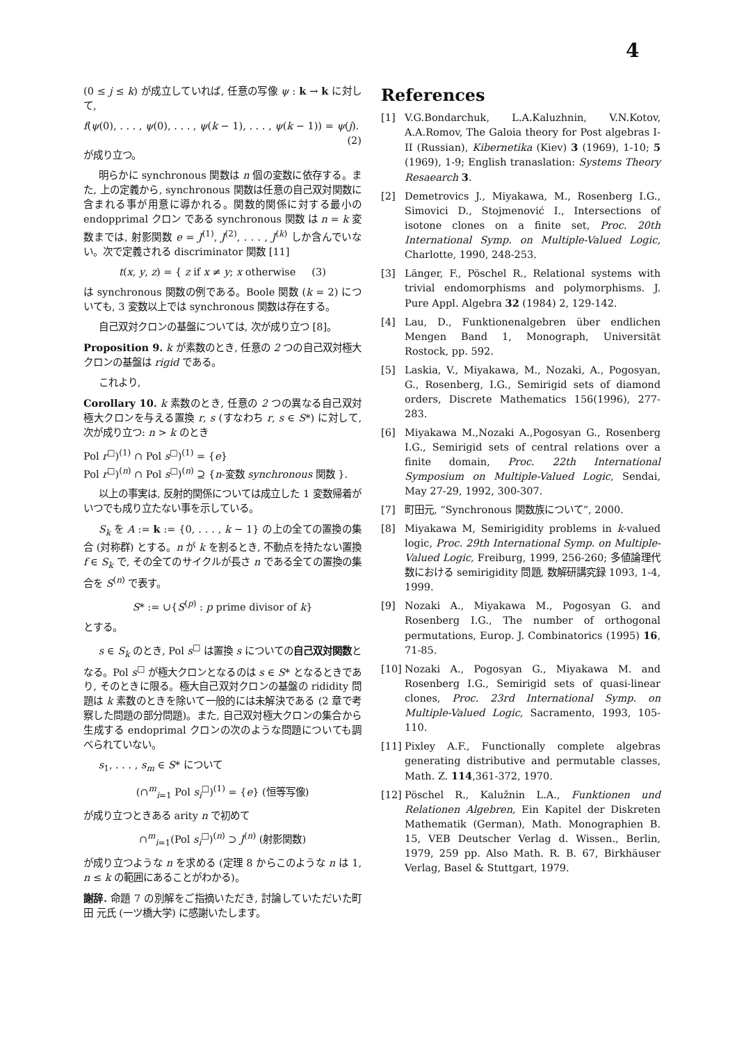4
(0 ≤ j ≤ k) が成立していれば, 任意の写像 ψ : k → k に対して,
f(ψ(0), . . . , ψ(0), . . . , ψ(k − 1), . . . , ψ(k − 1)) = ψ(j).
(2)
が成り立つ。
明らかに synchronous 関数は n 個の変数に依存する。また, 上の定義から, synchronous 関数は任意の自己双対関数に含まれる事が用意に導かれる。関数的関係に対する最小の endopprimal クロン である synchronous 関数 は n = k 変数までは, 射影関数 e = J<sup>(1)</sup>, J<sup>(2)</sup>, . . . , J<sup>(k)</sup> しか含んでいない。次で定義される discriminator 関数 [11]
t(x, y, z) = { z if x ≠ y; x otherwise (3)
は synchronous 関数の例である。Boole 関数 (k = 2) についても, 3 変数以上では synchronous 関数は存在する。
自己双対クロンの基盤については, 次が成り立つ [8]。
Proposition 9. k が素数のとき, 任意の 2 つの自己双対極大クロンの基盤は rigid である。
これより,
Corollary 10. k 素数のとき, 任意の 2 つの異なる自己双対極大クロンを与える置換 r, s (すなわち r, s ∈ S*) に対して, 次が成り立つ: n > k のとき
Pol r<sup>□</sup>)<sup>(1)</sup> ∩ Pol s<sup>□</sup>)<sup>(1)</sup> = {e}
Pol r<sup>□</sup>)<sup>(n)</sup> ∩ Pol s<sup>□</sup>)<sup>(n)</sup> ⊇ {n-変数 synchronous 関数 }.
以上の事実は, 反射的関係については成立した 1 変数帰着がいつでも成り立たない事を示している。
S<sub>k</sub> を A := k := {0, . . . , k − 1} の上の全ての置換の集合 (対称群) とする。n が k を割るとき, 不動点を持たない置換 f ∈ S<sub>k</sub> で, その全てのサイクルが長さ n である全ての置換の集合を S<sup>(n)</sup> で表す。
S* := ∪{S<sup>(p)</sup> : p prime divisor of k}
とする。
s ∈ S<sub>k</sub> のとき, Pol s<sup>□</sup> は置換 s についての自己双対関数となる。Pol s<sup>□</sup> が極大クロンとなるのは s ∈ S* となるときであり, そのときに限る。極大自己双対クロンの基盤の rididity 問題は k 素数のときを除いて一般的には未解決である (2 章で考察した問題の部分問題)。また, 自己双対極大クロンの集合から生成する endoprimal クロンの次のような問題についても調べられていない。
s<sub>1</sub>, . . . , s<sub>m</sub> ∈ S* について
(∩<sup>m</sup><sub>i=1</sub> Pol s<sub>i</sub><sup>□</sup>)<sup>(1)</sup> = {e} (恒等写像)
が成り立つときある arity n で初めて
∩<sup>m</sup><sub>i=1</sub>(Pol s<sub>i</sub><sup>□</sup>)<sup>(n)</sup> ⊃ J<sup>(n)</sup> (射影関数)
が成り立つような n を求める (定理 8 からこのような n は 1, n ≤ k の範囲にあることがわかる)。
謝辞. 命題 7 の別解をご指摘いただき, 討論していただいた町田 元氏 (一ツ橋大学) に感謝いたします。
References
[1] V.G.Bondarchuk, L.A.Kaluzhnin, V.N.Kotov, A.A.Romov, The Galoia theory for Post algebras I-II (Russian), Kibernetika (Kiev) 3 (1969), 1-10; 5 (1969), 1-9; English tranaslation: Systems Theory Resaearch 3.
[2] Demetrovics J., Miyakawa, M., Rosenberg I.G., Simovici D., Stojmenović I., Intersections of isotone clones on a finite set, Proc. 20th International Symp. on Multiple-Valued Logic, Charlotte, 1990, 248-253.
[3] Länger, F., Pöschel R., Relational systems with trivial endomorphisms and polymorphisms. J. Pure Appl. Algebra 32 (1984) 2, 129-142.
[4] Lau, D., Funktionenalgebren über endlichen Mengen Band 1, Monograph, Universität Rostock, pp. 592.
[5] Laskia, V., Miyakawa, M., Nozaki, A., Pogosyan, G., Rosenberg, I.G., Semirigid sets of diamond orders, Discrete Mathematics 156(1996), 277-283.
[6] Miyakawa M.,Nozaki A.,Pogosyan G., Rosenberg I.G., Semirigid sets of central relations over a finite domain, Proc. 22th International Symposium on Multiple-Valued Logic, Sendai, May 27-29, 1992, 300-307.
[7] 町田元, “Synchronous 関数族について”, 2000.
[8] Miyakawa M, Semirigidity problems in k-valued logic, Proc. 29th International Symp. on Multiple-Valued Logic, Freiburg, 1999, 256-260; 多値論理代数における semirigidity 問題, 数解研講究録 1093, 1-4, 1999.
[9] Nozaki A., Miyakawa M., Pogosyan G. and Rosenberg I.G., The number of orthogonal permutations, Europ. J. Combinatorics (1995) 16, 71-85.
[10] Nozaki A., Pogosyan G., Miyakawa M. and Rosenberg I.G., Semirigid sets of quasi-linear clones, Proc. 23rd International Symp. on Multiple-Valued Logic, Sacramento, 1993, 105-110.
[11] Pixley A.F., Functionally complete algebras generating distributive and permutable classes, Math. Z. 114,361-372, 1970.
[12] Pöschel R., Kalužnin L.A., Funktionen und Relationen Algebren, Ein Kapitel der Diskreten Mathematik (German), Math. Monographien B. 15, VEB Deutscher Verlag d. Wissen., Berlin, 1979, 259 pp. Also Math. R. B. 67, Birkhäuser Verlag, Basel & Stuttgart, 1979.